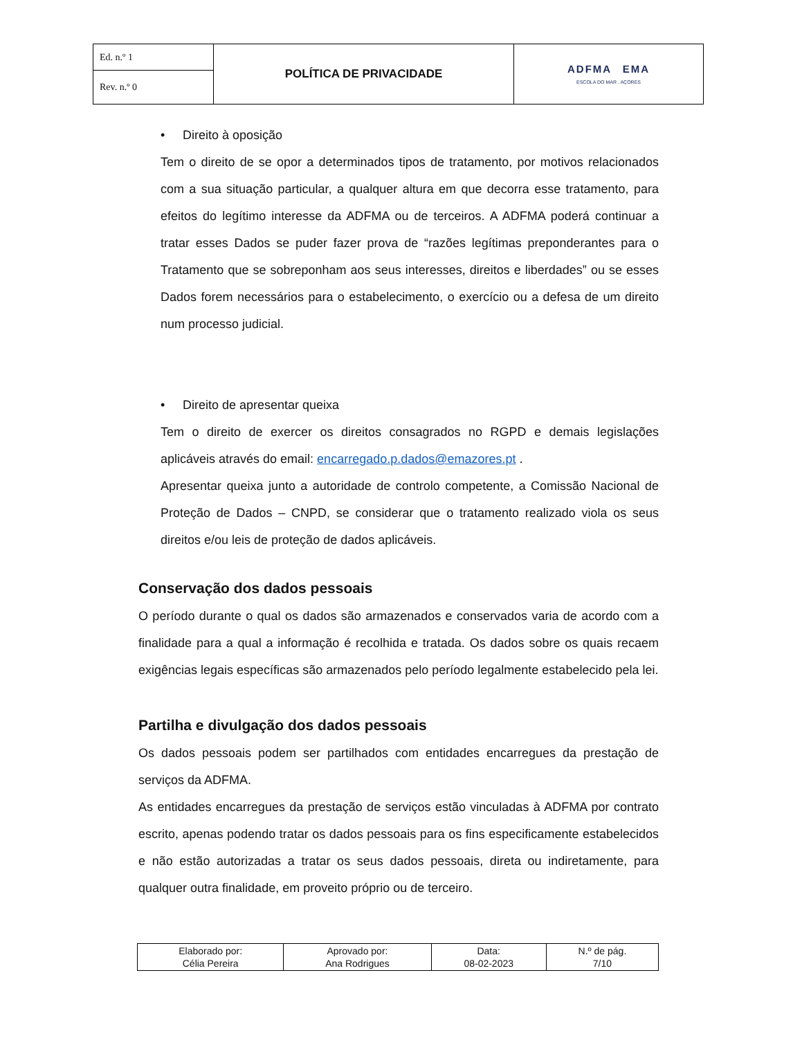| Ed. n.º 1 | POLÍTICA DE PRIVACIDADE | ADFMA EMA ESCOLA DO MAR . AÇORES |
| Rev. n.º 0 | | |
• Direito à oposição
Tem o direito de se opor a determinados tipos de tratamento, por motivos relacionados com a sua situação particular, a qualquer altura em que decorra esse tratamento, para efeitos do legítimo interesse da ADFMA ou de terceiros. A ADFMA poderá continuar a tratar esses Dados se puder fazer prova de “razões legítimas preponderantes para o Tratamento que se sobreponham aos seus interesses, direitos e liberdades” ou se esses Dados forem necessários para o estabelecimento, o exercício ou a defesa de um direito num processo judicial.
• Direito de apresentar queixa
Tem o direito de exercer os direitos consagrados no RGPD e demais legislações aplicáveis através do email: encarregado.p.dados@emazores.pt .
Apresentar queixa junto a autoridade de controlo competente, a Comissão Nacional de Proteção de Dados – CNPD, se considerar que o tratamento realizado viola os seus direitos e/ou leis de proteção de dados aplicáveis.
Conservação dos dados pessoais
O período durante o qual os dados são armazenados e conservados varia de acordo com a finalidade para a qual a informação é recolhida e tratada. Os dados sobre os quais recaem exigências legais específicas são armazenados pelo período legalmente estabelecido pela lei.
Partilha e divulgação dos dados pessoais
Os dados pessoais podem ser partilhados com entidades encarregues da prestação de serviços da ADFMA.
As entidades encarregues da prestação de serviços estão vinculadas à ADFMA por contrato escrito, apenas podendo tratar os dados pessoais para os fins especificamente estabelecidos e não estão autorizadas a tratar os seus dados pessoais, direta ou indiretamente, para qualquer outra finalidade, em proveito próprio ou de terceiro.
| Elaborado por: Célia Pereira | Aprovado por: Ana Rodrigues | Data: 08-02-2023 | N.º de pág. 7/10 |